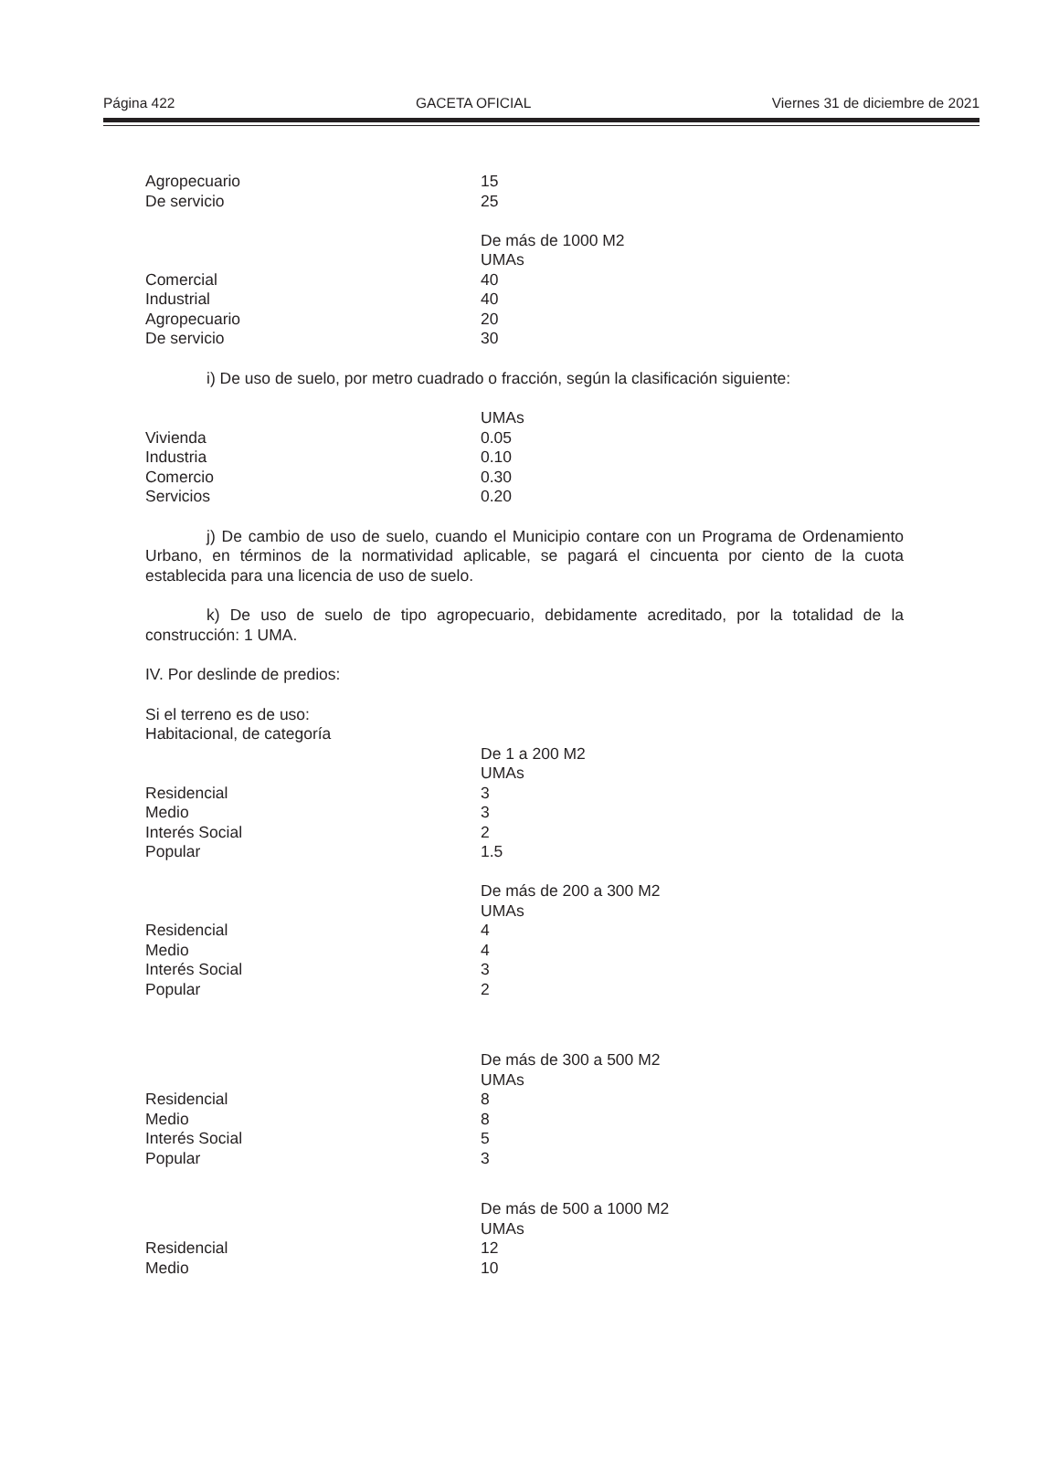Página 422 GACETA OFICIAL Viernes 31 de diciembre de 2021
| Agropecuario | 15 |
| De servicio | 25 |
| | De más de 1000 M2 |
| | UMAs |
| Comercial | 40 |
| Industrial | 40 |
| Agropecuario | 20 |
| De servicio | 30 |
i) De uso de suelo, por metro cuadrado o fracción, según la clasificación siguiente:
| | UMAs |
| Vivienda | 0.05 |
| Industria | 0.10 |
| Comercio | 0.30 |
| Servicios | 0.20 |
j) De cambio de uso de suelo, cuando el Municipio contare con un Programa de Ordenamiento Urbano, en términos de la normatividad aplicable, se pagará el cincuenta por ciento de la cuota establecida para una licencia de uso de suelo.
k) De uso de suelo de tipo agropecuario, debidamente acreditado, por la totalidad de la construcción: 1 UMA.
IV. Por deslinde de predios:
Si el terreno es de uso:
Habitacional, de categoría
| | De 1 a 200 M2 |
| | UMAs |
| Residencial | 3 |
| Medio | 3 |
| Interés Social | 2 |
| Popular | 1.5 |
| | De más de 200 a 300 M2 |
| | UMAs |
| Residencial | 4 |
| Medio | 4 |
| Interés Social | 3 |
| Popular | 2 |
| | De más de 300 a 500 M2 |
| | UMAs |
| Residencial | 8 |
| Medio | 8 |
| Interés Social | 5 |
| Popular | 3 |
| | De más de 500 a 1000 M2 |
| | UMAs |
| Residencial | 12 |
| Medio | 10 |